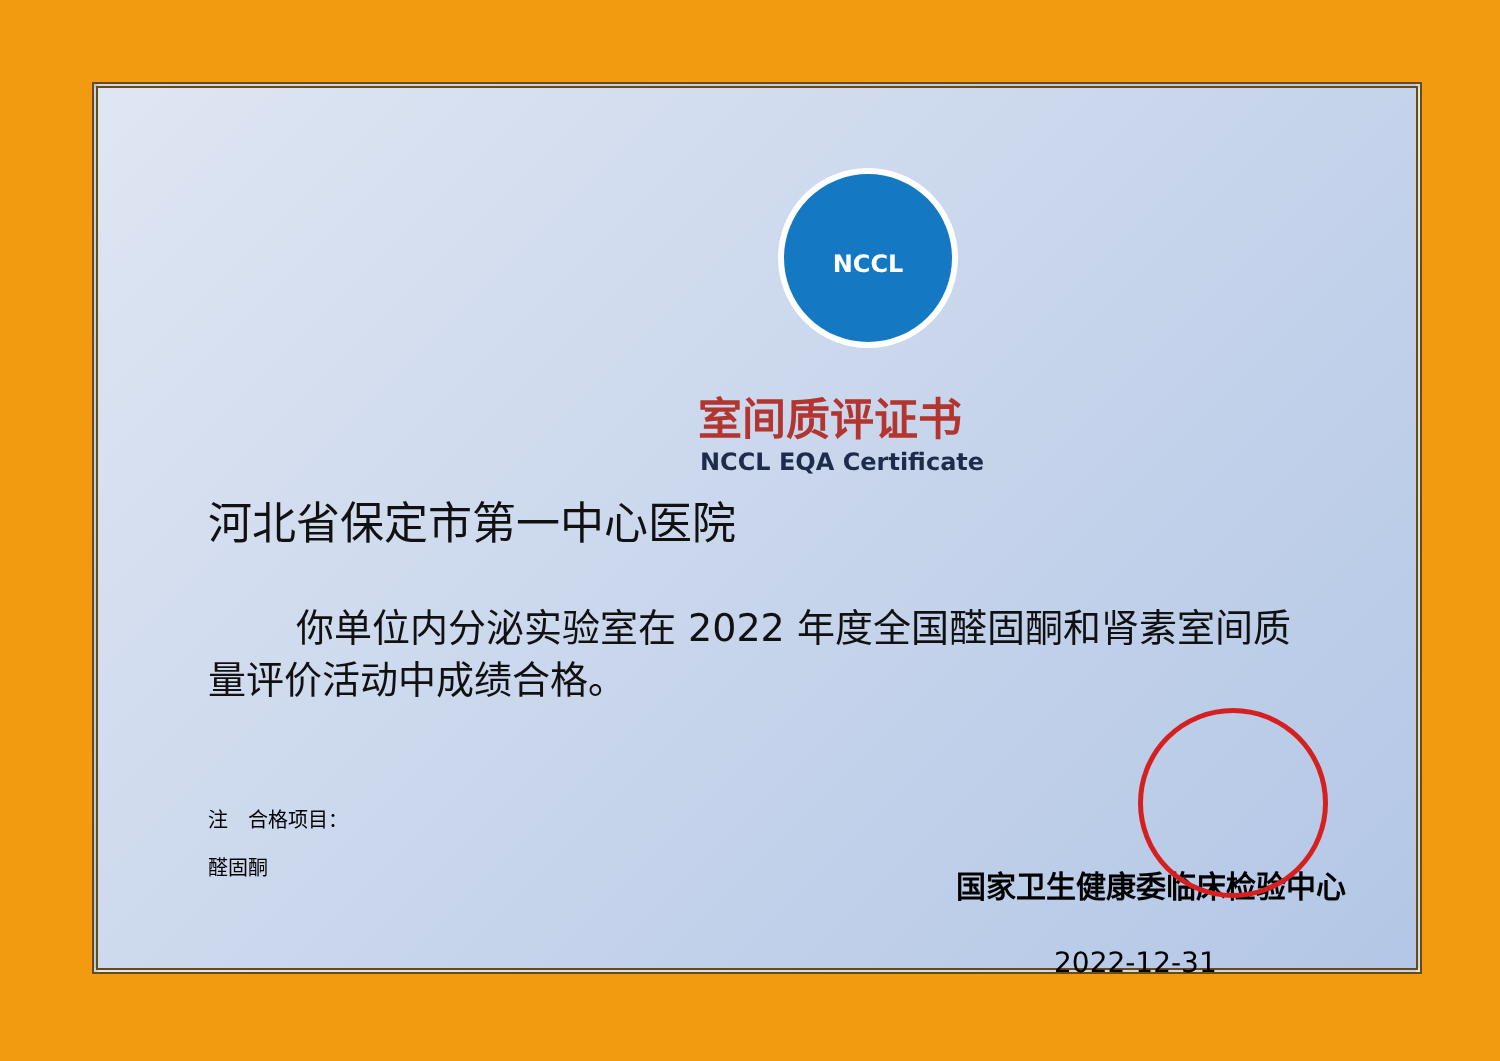NCCL
室间质评证书
NCCL EQA Certificate
河北省保定市第一中心医院
你单位内分泌实验室在 2022 年度全国醛固酮和肾素室间质量评价活动中成绩合格。
注　合格项目：
醛固酮
国家卫生健康委临床检验中心
2022-12-31